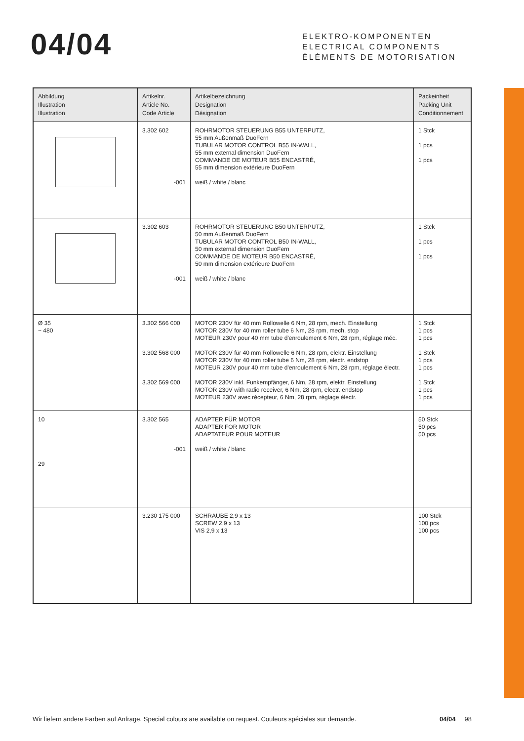04/04
ELEKTRO-KOMPONENTEN
ELECTRICAL COMPONENTS
ÉLÉMENTS DE MOTORISATION
| Abbildung Illustration Illustration | Artikelnr. Article No. Code Article | Artikelbezeichnung Designation Désignation | Packeinheit Packing Unit Conditionnement |
| --- | --- | --- | --- |
| | 3.302 602 -001 | ROHRMOTOR STEUERUNG B55 UNTERPUTZ, 55 mm Außenmaß DuoFern TUBULAR MOTOR CONTROL B55 IN-WALL, 55 mm external dimension DuoFern COMMANDE DE MOTEUR B55 ENCASTRÉ, 55 mm dimension extérieure DuoFern weiß / white / blanc | 1 Stck 1 pcs 1 pcs |
| | 3.302 603 -001 | ROHRMOTOR STEUERUNG B50 UNTERPUTZ, 50 mm Außenmaß DuoFern TUBULAR MOTOR CONTROL B50 IN-WALL, 50 mm external dimension DuoFern COMMANDE DE MOTEUR B50 ENCASTRÉ, 50 mm dimension extérieure DuoFern weiß / white / blanc | 1 Stck 1 pcs 1 pcs |
| Ø 35 ~ 480 | 3.302 566 000 3.302 568 000 3.302 569 000 | MOTOR 230V für 40 mm Rollowelle 6 Nm, 28 rpm, mech. Einstellung MOTOR 230V for 40 mm roller tube 6 Nm, 28 rpm, mech. stop MOTEUR 230V pour 40 mm tube d'enroulement 6 Nm, 28 rpm, réglage méc. MOTOR 230V für 40 mm Rollowelle 6 Nm, 28 rpm, elektr. Einstellung MOTOR 230V for 40 mm roller tube 6 Nm, 28 rpm, electr. endstop MOTEUR 230V pour 40 mm tube d'enroulement 6 Nm, 28 rpm, réglage électr. MOTOR 230V inkl. Funkempfänger, 6 Nm, 28 rpm, elektr. Einstellung MOTOR 230V with radio receiver, 6 Nm, 28 rpm, electr. endstop MOTEUR 230V avec récepteur, 6 Nm, 28 rpm, réglage électr. | 1 Stck 1 pcs 1 pcs 1 Stck 1 pcs 1 pcs 1 Stck 1 pcs 1 pcs |
| 10 29 | 3.302 565 -001 | ADAPTER FÜR MOTOR ADAPTER FOR MOTOR ADAPTATEUR POUR MOTEUR weiß / white / blanc | 50 Stck 50 pcs 50 pcs |
| | 3.230 175 000 | SCHRAUBE 2,9 x 13 SCREW 2,9 x 13 VIS 2,9 x 13 | 100 Stck 100 pcs 100 pcs |
Wir liefern andere Farben auf Anfrage. Special colours are available on request. Couleurs spéciales sur demande. 04/04 98